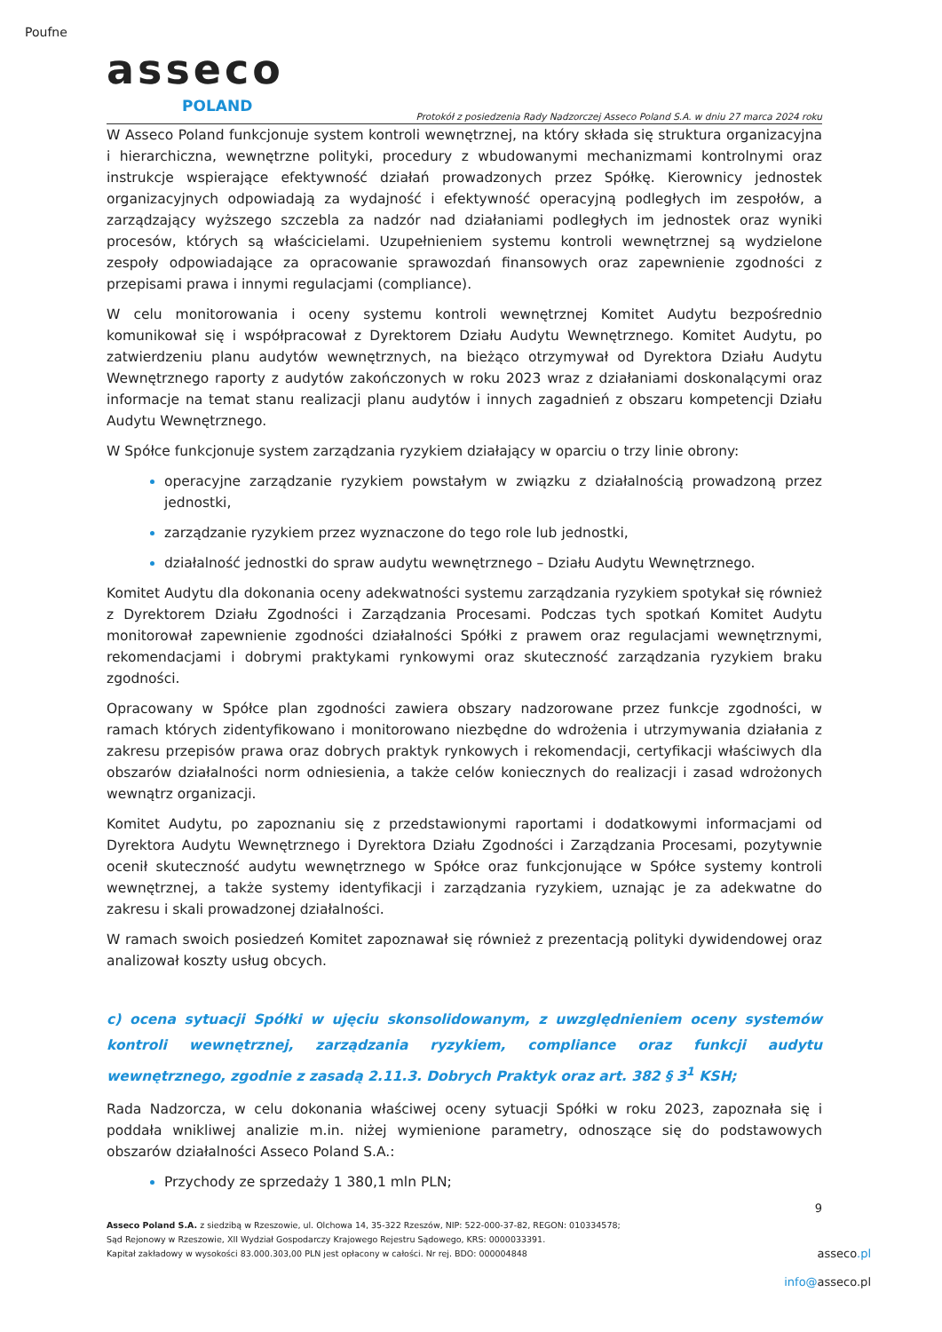Poufne
asseco
POLAND
Protokół z posiedzenia Rady Nadzorczej Asseco Poland S.A. w dniu 27 marca 2024 roku
W Asseco Poland funkcjonuje system kontroli wewnętrznej, na który składa się struktura organizacyjna i hierarchiczna, wewnętrzne polityki, procedury z wbudowanymi mechanizmami kontrolnymi oraz instrukcje wspierające efektywność działań prowadzonych przez Spółkę. Kierownicy jednostek organizacyjnych odpowiadają za wydajność i efektywność operacyjną podległych im zespołów, a zarządzający wyższego szczebla za nadzór nad działaniami podległych im jednostek oraz wyniki procesów, których są właścicielami. Uzupełnieniem systemu kontroli wewnętrznej są wydzielone zespoły odpowiadające za opracowanie sprawozdań finansowych oraz zapewnienie zgodności z przepisami prawa i innymi regulacjami (compliance).
W celu monitorowania i oceny systemu kontroli wewnętrznej Komitet Audytu bezpośrednio komunikował się i współpracował z Dyrektorem Działu Audytu Wewnętrznego. Komitet Audytu, po zatwierdzeniu planu audytów wewnętrznych, na bieżąco otrzymywał od Dyrektora Działu Audytu Wewnętrznego raporty z audytów zakończonych w roku 2023 wraz z działaniami doskonalącymi oraz informacje na temat stanu realizacji planu audytów i innych zagadnień z obszaru kompetencji Działu Audytu Wewnętrznego.
W Spółce funkcjonuje system zarządzania ryzykiem działający w oparciu o trzy linie obrony:
operacyjne zarządzanie ryzykiem powstałym w związku z działalnością prowadzoną przez jednostki,
zarządzanie ryzykiem przez wyznaczone do tego role lub jednostki,
działalność jednostki do spraw audytu wewnętrznego – Działu Audytu Wewnętrznego.
Komitet Audytu dla dokonania oceny adekwatności systemu zarządzania ryzykiem spotykał się również z Dyrektorem Działu Zgodności i Zarządzania Procesami. Podczas tych spotkań Komitet Audytu monitorował zapewnienie zgodności działalności Spółki z prawem oraz regulacjami wewnętrznymi, rekomendacjami i dobrymi praktykami rynkowymi oraz skuteczność zarządzania ryzykiem braku zgodności.
Opracowany w Spółce plan zgodności zawiera obszary nadzorowane przez funkcje zgodności, w ramach których zidentyfikowano i monitorowano niezbędne do wdrożenia i utrzymywania działania z zakresu przepisów prawa oraz dobrych praktyk rynkowych i rekomendacji, certyfikacji właściwych dla obszarów działalności norm odniesienia, a także celów koniecznych do realizacji i zasad wdrożonych wewnątrz organizacji.
Komitet Audytu, po zapoznaniu się z przedstawionymi raportami i dodatkowymi informacjami od Dyrektora Audytu Wewnętrznego i Dyrektora Działu Zgodności i Zarządzania Procesami, pozytywnie ocenił skuteczność audytu wewnętrznego w Spółce oraz funkcjonujące w Spółce systemy kontroli wewnętrznej, a także systemy identyfikacji i zarządzania ryzykiem, uznając je za adekwatne do zakresu i skali prowadzonej działalności.
W ramach swoich posiedzeń Komitet zapoznawał się również z prezentacją polityki dywidendowej oraz analizował koszty usług obcych.
c) ocena sytuacji Spółki w ujęciu skonsolidowanym, z uwzględnieniem oceny systemów kontroli wewnętrznej, zarządzania ryzykiem, compliance oraz funkcji audytu wewnętrznego, zgodnie z zasadą 2.11.3. Dobrych Praktyk oraz art. 382 § 3<sup>1</sup> KSH;
Rada Nadzorcza, w celu dokonania właściwej oceny sytuacji Spółki w roku 2023, zapoznała się i poddała wnikliwej analizie m.in. niżej wymienione parametry, odnoszące się do podstawowych obszarów działalności Asseco Poland S.A.:
Przychody ze sprzedaży 1 380,1 mln PLN;
9
Asseco Poland S.A. z siedzibą w Rzeszowie, ul. Olchowa 14, 35-322 Rzeszów, NIP: 522-000-37-82, REGON: 010334578;
Sąd Rejonowy w Rzeszowie, XII Wydział Gospodarczy Krajowego Rejestru Sądowego, KRS: 0000033391.
Kapitał zakładowy w wysokości 83.000.303,00 PLN jest opłacony w całości. Nr rej. BDO: 000004848
asseco.pl
info@asseco.pl